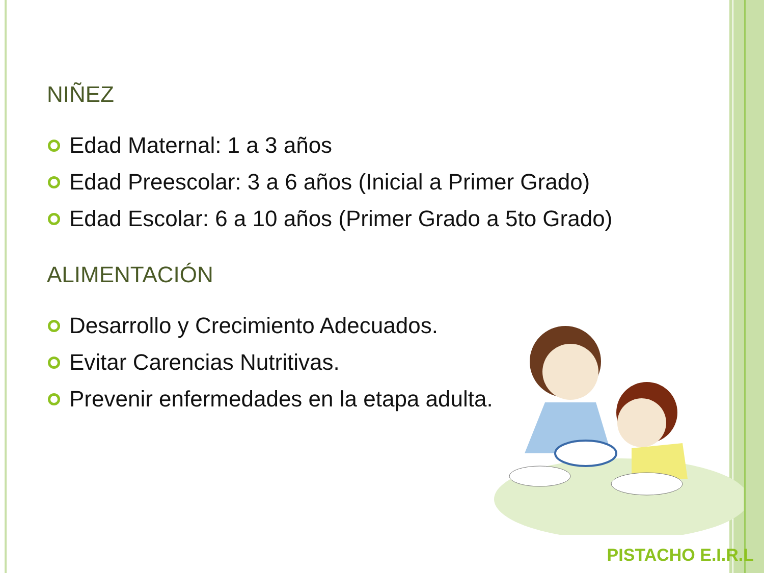NIÑEZ
Edad Maternal: 1 a 3 años
Edad Preescolar: 3 a 6 años (Inicial a Primer Grado)
Edad Escolar: 6 a 10 años (Primer Grado a 5to Grado)
ALIMENTACIÓN
Desarrollo y Crecimiento Adecuados.
Evitar Carencias Nutritivas.
Prevenir enfermedades en la etapa adulta.
PISTACHO E.I.R.L